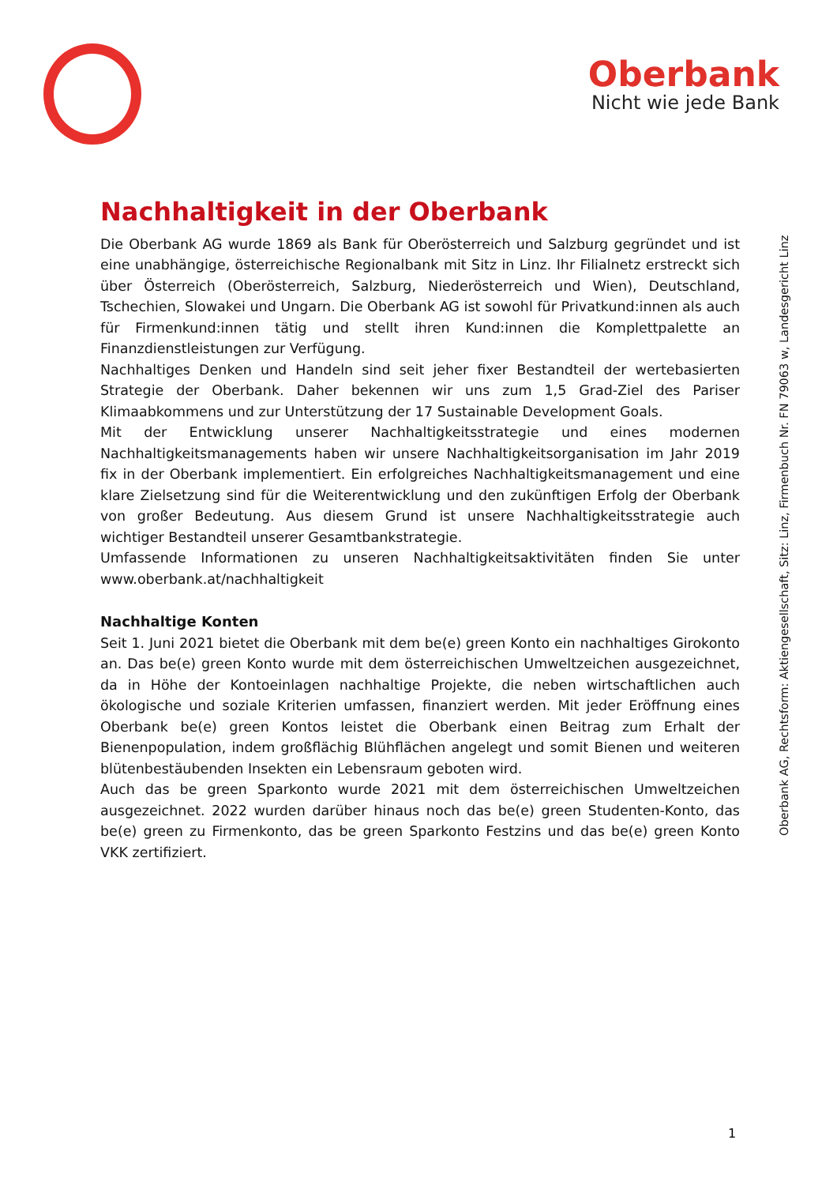Oberbank
Nicht wie jede Bank
Nachhaltigkeit in der Oberbank
Die Oberbank AG wurde 1869 als Bank für Oberösterreich und Salzburg gegründet und ist eine unabhängige, österreichische Regionalbank mit Sitz in Linz. Ihr Filialnetz erstreckt sich über Österreich (Oberösterreich, Salzburg, Niederösterreich und Wien), Deutschland, Tschechien, Slowakei und Ungarn. Die Oberbank AG ist sowohl für Privatkund:innen als auch für Firmenkund:innen tätig und stellt ihren Kund:innen die Komplettpalette an Finanzdienstleistungen zur Verfügung.
Nachhaltiges Denken und Handeln sind seit jeher fixer Bestandteil der wertebasierten Strategie der Oberbank. Daher bekennen wir uns zum 1,5 Grad-Ziel des Pariser Klimaabkommens und zur Unterstützung der 17 Sustainable Development Goals.
Mit der Entwicklung unserer Nachhaltigkeitsstrategie und eines modernen Nachhaltigkeitsmanagements haben wir unsere Nachhaltigkeitsorganisation im Jahr 2019 fix in der Oberbank implementiert. Ein erfolgreiches Nachhaltigkeitsmanagement und eine klare Zielsetzung sind für die Weiterentwicklung und den zukünftigen Erfolg der Oberbank von großer Bedeutung. Aus diesem Grund ist unsere Nachhaltigkeitsstrategie auch wichtiger Bestandteil unserer Gesamtbankstrategie.
Umfassende Informationen zu unseren Nachhaltigkeitsaktivitäten finden Sie unter www.oberbank.at/nachhaltigkeit
Nachhaltige Konten
Seit 1. Juni 2021 bietet die Oberbank mit dem be(e) green Konto ein nachhaltiges Girokonto an. Das be(e) green Konto wurde mit dem österreichischen Umweltzeichen ausgezeichnet, da in Höhe der Kontoeinlagen nachhaltige Projekte, die neben wirtschaftlichen auch ökologische und soziale Kriterien umfassen, finanziert werden. Mit jeder Eröffnung eines Oberbank be(e) green Kontos leistet die Oberbank einen Beitrag zum Erhalt der Bienenpopulation, indem großflächig Blühflächen angelegt und somit Bienen und weiteren blütenbestäubenden Insekten ein Lebensraum geboten wird.
Auch das be green Sparkonto wurde 2021 mit dem österreichischen Umweltzeichen ausgezeichnet. 2022 wurden darüber hinaus noch das be(e) green Studenten-Konto, das be(e) green zu Firmenkonto, das be green Sparkonto Festzins und das be(e) green Konto VKK zertifiziert.
Oberbank AG, Rechtsform: Aktiengesellschaft, Sitz: Linz, Firmenbuch Nr. FN 79063 w, Landesgericht Linz
1